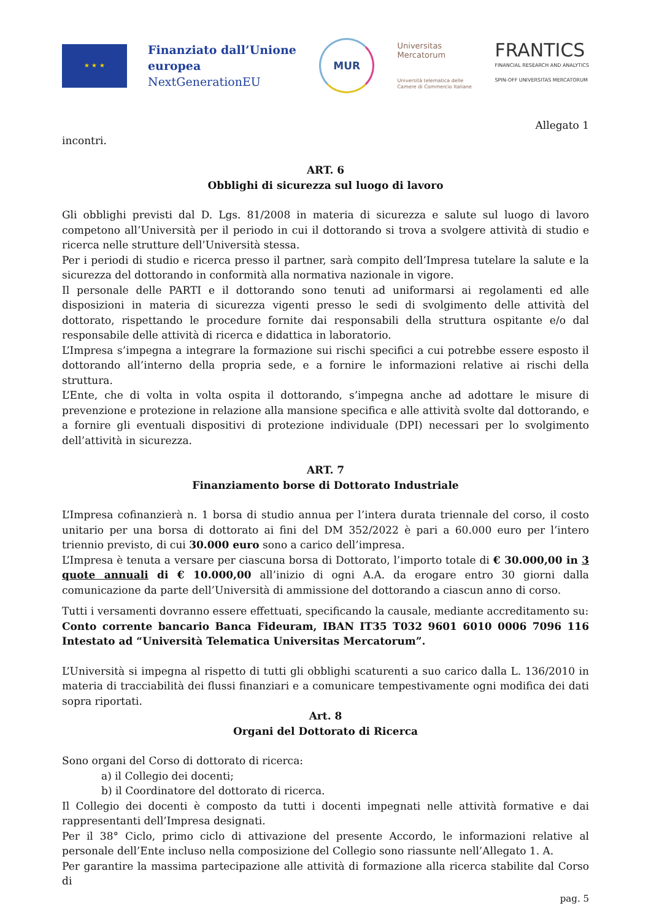★ ★ ★
Finanziato dall’Unione
europea
NextGenerationEU
MUR
Universitas
Mercatorum
Università telematica delle
Camere di Commercio Italiane
FRANTICS
FINANCIAL RESEARCH AND ANALYTICS
SPIN-OFF UNIVERSITAS MERCATORUM
Allegato 1
incontri.
ART. 6
Obblighi di sicurezza sul luogo di lavoro
Gli obblighi previsti dal D. Lgs. 81/2008 in materia di sicurezza e salute sul luogo di lavoro competono all’Università per il periodo in cui il dottorando si trova a svolgere attività di studio e ricerca nelle strutture dell’Università stessa.
Per i periodi di studio e ricerca presso il partner, sarà compito dell’Impresa tutelare la salute e la sicurezza del dottorando in conformità alla normativa nazionale in vigore.
Il personale delle PARTI e il dottorando sono tenuti ad uniformarsi ai regolamenti ed alle disposizioni in materia di sicurezza vigenti presso le sedi di svolgimento delle attività del dottorato, rispettando le procedure fornite dai responsabili della struttura ospitante e/o dal responsabile delle attività di ricerca e didattica in laboratorio.
L’Impresa s’impegna a integrare la formazione sui rischi specifici a cui potrebbe essere esposto il dottorando all’interno della propria sede, e a fornire le informazioni relative ai rischi della struttura.
L’Ente, che di volta in volta ospita il dottorando, s’impegna anche ad adottare le misure di prevenzione e protezione in relazione alla mansione specifica e alle attività svolte dal dottorando, e a fornire gli eventuali dispositivi di protezione individuale (DPI) necessari per lo svolgimento dell’attività in sicurezza.
ART. 7
Finanziamento borse di Dottorato Industriale
L’Impresa cofinanzierà n. 1 borsa di studio annua per l’intera durata triennale del corso, il costo unitario per una borsa di dottorato ai fini del DM 352/2022 è pari a 60.000 euro per l’intero triennio previsto, di cui 30.000 euro sono a carico dell’impresa.
L’Impresa è tenuta a versare per ciascuna borsa di Dottorato, l’importo totale di € 30.000,00 in 3 quote annuali di € 10.000,00 all’inizio di ogni A.A. da erogare entro 30 giorni dalla comunicazione da parte dell’Università di ammissione del dottorando a ciascun anno di corso.
Tutti i versamenti dovranno essere effettuati, specificando la causale, mediante accreditamento su:
Conto corrente bancario Banca Fideuram, IBAN IT35 T032 9601 6010 0006 7096 116 Intestato ad “Università Telematica Universitas Mercatorum”.
L’Università si impegna al rispetto di tutti gli obblighi scaturenti a suo carico dalla L. 136/2010 in materia di tracciabilità dei flussi finanziari e a comunicare tempestivamente ogni modifica dei dati sopra riportati.
Art. 8
Organi del Dottorato di Ricerca
Sono organi del Corso di dottorato di ricerca:
a) il Collegio dei docenti;
b) il Coordinatore del dottorato di ricerca.
Il Collegio dei docenti è composto da tutti i docenti impegnati nelle attività formative e dai rappresentanti dell’Impresa designati.
Per il 38° Ciclo, primo ciclo di attivazione del presente Accordo, le informazioni relative al personale dell’Ente incluso nella composizione del Collegio sono riassunte nell’Allegato 1. A.
Per garantire la massima partecipazione alle attività di formazione alla ricerca stabilite dal Corso di
pag. 5